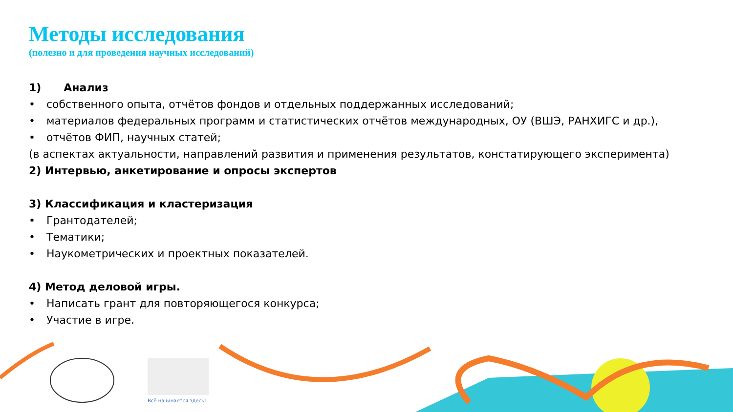Всё начинается здесь!
Методы исследования
(полезно и для проведения научных исследований)
1) Анализ
• собственного опыта, отчётов фондов и отдельных поддержанных исследований;
• материалов федеральных программ и статистических отчётов международных, ОУ (ВШЭ, РАНХИГС и др.),
• отчётов ФИП, научных статей;
(в аспектах актуальности, направлений развития и применения результатов, констатирующего эксперимента)
2) Интервью, анкетирование и опросы экспертов
3) Классификация и кластеризация
• Грантодателей;
• Тематики;
• Наукометрических и проектных показателей.
4) Метод деловой игры.
• Написать грант для повторяющегося конкурса;
• Участие в игре.